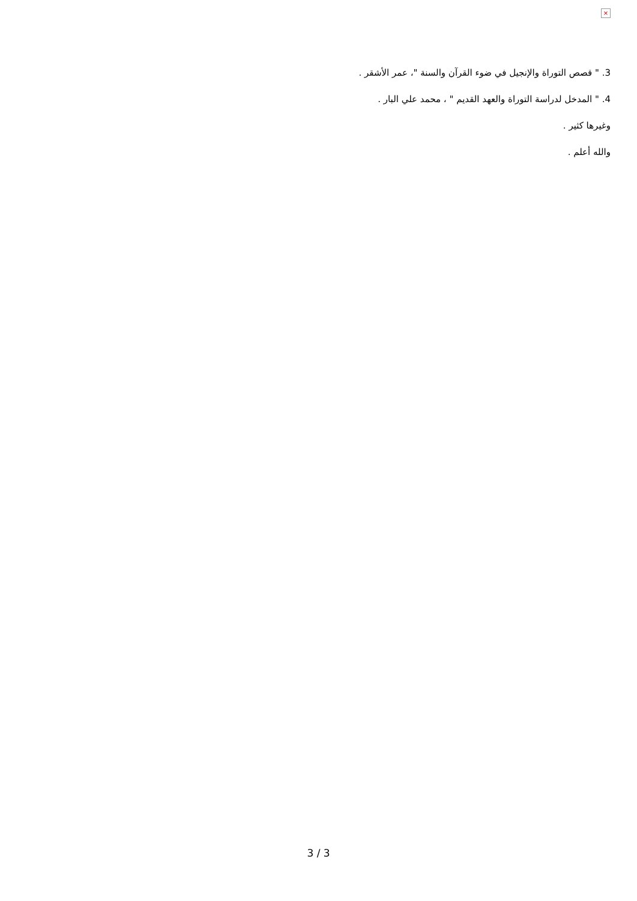×
3. " قصص التوراة والإنجيل في ضوء القرآن والسنة "، عمر الأشقر .
4. " المدخل لدراسة التوراة والعهد القديم " ، محمد علي البار .
وغيرها كثير .
والله أعلم .
3 / 3